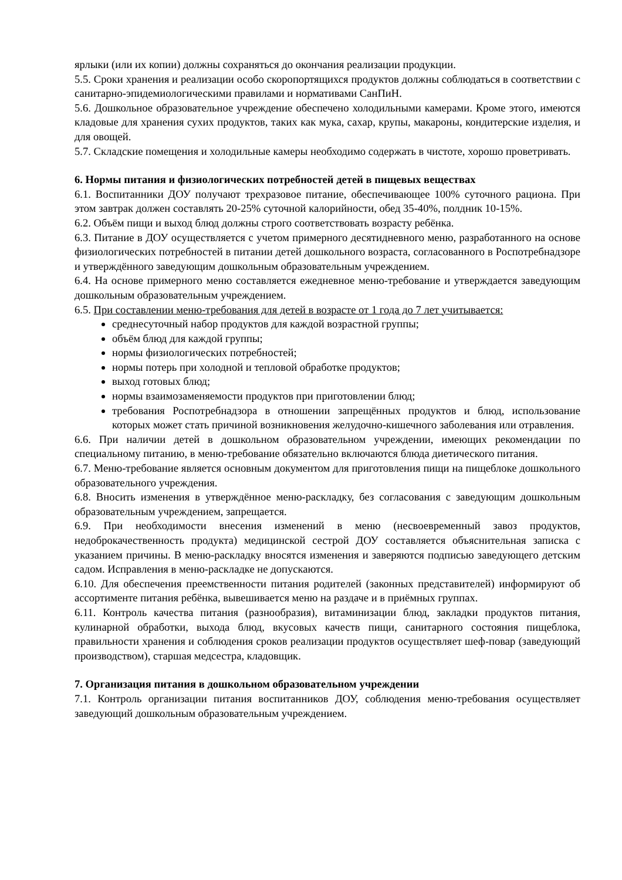ярлыки (или их копии) должны сохраняться до окончания реализации продукции.
5.5. Сроки хранения и реализации особо скоропортящихся продуктов должны соблюдаться в соответствии с санитарно-эпидемиологическими правилами и нормативами СанПиН.
5.6. Дошкольное образовательное учреждение обеспечено холодильными камерами. Кроме этого, имеются кладовые для хранения сухих продуктов, таких как мука, сахар, крупы, макароны, кондитерские изделия, и для овощей.
5.7. Складские помещения и холодильные камеры необходимо содержать в чистоте, хорошо проветривать.
6. Нормы питания и физиологических потребностей детей в пищевых веществах
6.1. Воспитанники ДОУ получают трехразовое питание, обеспечивающее 100% суточного рациона. При этом завтрак должен составлять 20-25% суточной калорийности, обед 35-40%, полдник 10-15%.
6.2. Объём пищи и выход блюд должны строго соответствовать возрасту ребёнка.
6.3. Питание в ДОУ осуществляется с учетом примерного десятидневного меню, разработанного на основе физиологических потребностей в питании детей дошкольного возраста, согласованного в Роспотребнадзоре и утверждённого заведующим дошкольным образовательным учреждением.
6.4. На основе примерного меню составляется ежедневное меню-требование и утверждается заведующим дошкольным образовательным учреждением.
6.5. При составлении меню-требования для детей в возрасте от 1 года до 7 лет учитывается:
среднесуточный набор продуктов для каждой возрастной группы;
объём блюд для каждой группы;
нормы физиологических потребностей;
нормы потерь при холодной и тепловой обработке продуктов;
выход готовых блюд;
нормы взаимозаменяемости продуктов при приготовлении блюд;
требования Роспотребнадзора в отношении запрещённых продуктов и блюд, использование которых может стать причиной возникновения желудочно-кишечного заболевания или отравления.
6.6. При наличии детей в дошкольном образовательном учреждении, имеющих рекомендации по специальному питанию, в меню-требование обязательно включаются блюда диетического питания.
6.7. Меню-требование является основным документом для приготовления пищи на пищеблоке дошкольного образовательного учреждения.
6.8. Вносить изменения в утверждённое меню-раскладку, без согласования с заведующим дошкольным образовательным учреждением, запрещается.
6.9. При необходимости внесения изменений в меню (несвоевременный завоз продуктов, недоброкачественность продукта) медицинской сестрой ДОУ составляется объяснительная записка с указанием причины. В меню-раскладку вносятся изменения и заверяются подписью заведующего детским садом. Исправления в меню-раскладке не допускаются.
6.10. Для обеспечения преемственности питания родителей (законных представителей) информируют об ассортименте питания ребёнка, вывешивается меню на раздаче и в приёмных группах.
6.11. Контроль качества питания (разнообразия), витаминизации блюд, закладки продуктов питания, кулинарной обработки, выхода блюд, вкусовых качеств пищи, санитарного состояния пищеблока, правильности хранения и соблюдения сроков реализации продуктов осуществляет шеф-повар (заведующий производством), старшая медсестра, кладовщик.
7. Организация питания в дошкольном образовательном учреждении
7.1. Контроль организации питания воспитанников ДОУ, соблюдения меню-требования осуществляет заведующий дошкольным образовательным учреждением.